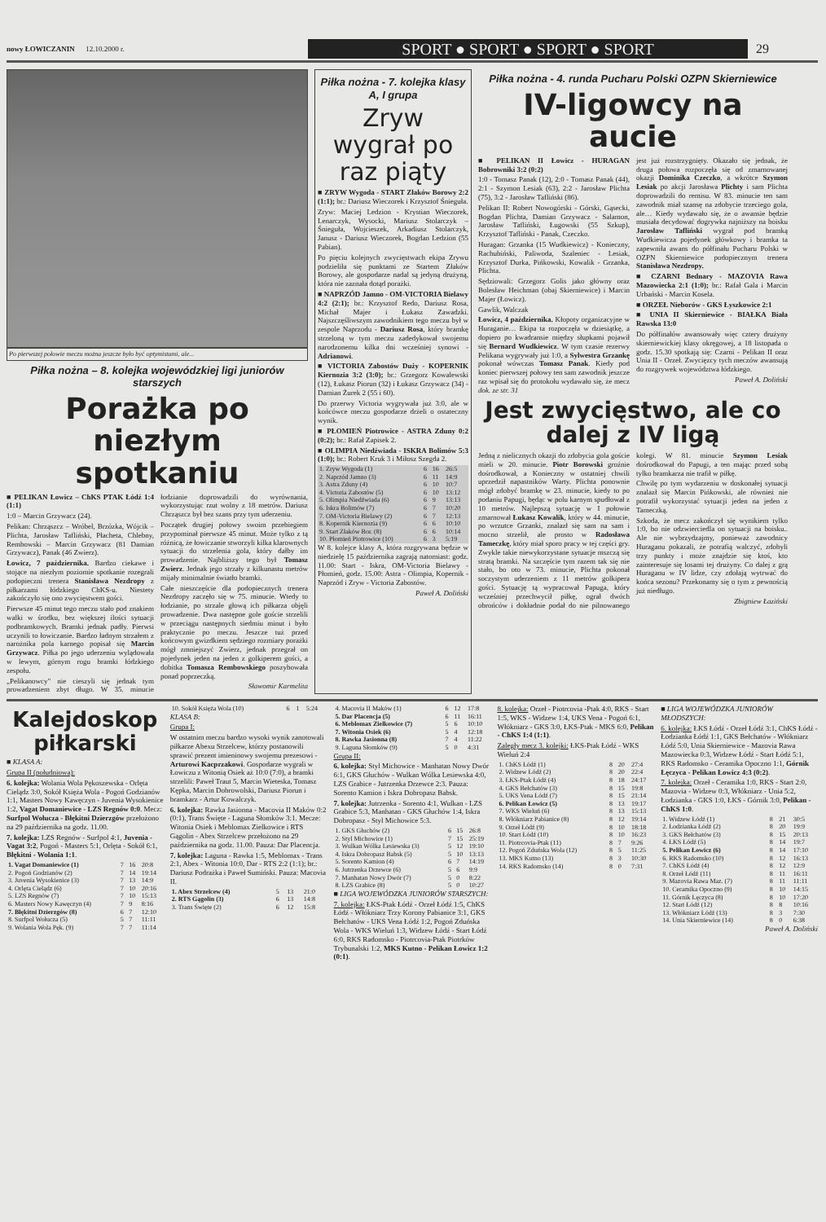nowy ŁOWICZANIN 12.10.2000 r. SPORT ● SPORT ● SPORT ● SPORT 29
Po pierwszej połowie meczu można jeszcze było być optymistami, ale...
Piłka nożna – 8. kolejka wojewódzkiej ligi juniorów starszych
Porażka po niezłym spotkaniu
■ PELIKAN Łowicz – ChKS PTAK Łódź 1:4 (1:1)
1:0 – Marcin Grzywacz (24).
Pelikan: Chrząszcz – Wróbel, Brzózka, Wójcik – Plichta, Jarosław Tafliński, Płacheta, Chlebny, Rembowski – Marcin Grzywacz (81 Damian Grzywacz), Panak (46 Zwierz).
Łowicz, 7 października. Bardzo ciekawe i stojące na niezłym poziomie spotkanie rozegrali podopieczni trenera Stanisława Nezdropy z piłkarzami łódzkiego ChKS-u. Niestety zakończyło się ono zwycięstwem gości.
Pierwsze 45 minut tego meczu stało pod znakiem walki w środku, bez większej ilości sytuacji podbramkowych. Bramki jednak padły. Pierwsi uczynili to łowiczanie. Bardzo ładnym strzałem z narożnika pola karnego popisał się Marcin Grzywacz. Piłka po jego uderzeniu wylądowała w lewym, górnym rogu bramki łódzkiego zespołu.
„Pelikanowcy" nie cieszyli się jednak tym prowadzeniem zbyt długo. W 35. minucie łodzianie doprowadzili do wyrównania, wykorzystując rzut wolny z 18 metrów. Dariusz Chrząszcz był bez szans przy tym uderzeniu.
Początek drugiej połowy swoim przebiegiem przypominał pierwsze 45 minut. Może tylko z tą różnicą, że łowiczanie stworzyli kilka klarownych sytuacji do strzelenia gola, który dałby im prowadzenie. Najbliższy tego był Tomasz Zwierz. Jednak jego strzały z kilkunastu metrów mijały minimalnie światło bramki.
Całe nieszczęście dla podopiecznych trenera Nezdropy zaczęło się w 75. minucie. Wtedy to łodzianie, po strzale głową ich piłkarza objęli prowadzenie. Dwa następne gole goście strzelili w przeciągu następnych siedmiu minut i było praktycznie po meczu. Jeszcze tuż przed końcowym gwizdkiem sędziego rozmiary porażki mógł zmniejszyć Zwierz, jednak przegrał on pojedynek jeden na jeden z golkiperem gości, a dobitka Tomasza Rembowskiego poszybowała ponad poprzeczką.
Sławomir Karmelita
Piłka nożna - 7. kolejka klasy A, I grupa
Zryw wygrał po raz piąty
■ ZRYW Wygoda - START Złaków Borowy 2:2 (1:1); br.: Dariusz Wieczorek i Krzysztof Śnieguła.
Zryw: Maciej Ledzion - Krystian Wieczorek, Lenarczyk, Wysocki, Mariusz Stolarczyk – Śnieguła, Wojcieszek, Arkadiusz Stolarczyk, Janusz - Dariusz Wieczorek, Bogdan Ledzion (55 Pabian).
Po pięciu kolejnych zwycięstwach ekipa Zrywu podzieliła się punktami ze Startem Złaków Borowy, ale gospodarze nadal są jedyną drużyną, która nie zaznała dotąd porażki.
■ NAPRZÓD Jamno - OM-VICTORIA Bielawy 4:2 (2:1); br.: Krzysztof Redo, Dariusz Rosa, Michał Majer i Łukasz Zawadzki. Najszczęśliwszym zawodnikiem tego meczu był w zespole Naprzodu - Dariusz Rosa, który bramkę strzeloną w tym meczu zadedykował swojemu narodzonemu kilka dni wcześniej synowi - Adrianowi.
■ VICTORIA Zabostów Duży - KOPERNIK Kiernozia 3:2 (3:0); br.: Grzegorz Kowalewski (12), Łukasz Piorun (32) i Łukasz Grzywacz (34) - Damian Żurek 2 (55 i 60).
Do przerwy Victoria wygrywała już 3:0, ale w końcówce meczu gospodarze drżeli o ostateczny wynik.
■ PŁOMIEŃ Piotrowice - ASTRA Zduny 0:2 (0:2); br.: Rafał Zapisek 2.
■ OLIMPIA Niedźwiada - ISKRA Bolimów 5:3 (1:0); br.: Robert Kruk 3 i Miłosz Szegda 2.
| 1. Zryw Wygoda (1) | 6 | 16 | 26:5 |
| 2. Naprzód Jamno (3) | 6 | 11 | 14:9 |
| 3. Astra Zduny (4) | 6 | 10 | 10:7 |
| 4. Victoria Zabostów (5) | 6 | 10 | 13:12 |
| 5. Olimpia Niedźwiada (6) | 6 | 9 | 13:13 |
| 6. Iskra Bolimów (7) | 6 | 7 | 10:20 |
| 7. OM-Victoria Bielawy (2) | 6 | 7 | 12:13 |
| 8. Kopernik Kiernozia (9) | 6 | 6 | 10:10 |
| 9. Start Złaków Bor. (8) | 6 | 6 | 10:14 |
| 10. Płomień Piotrowice (10) | 6 | 3 | 5:19 |
W 8. kolejce klasy A, która rozgrywana będzie w niedzielę 15 października zagrają natomiast: godz. 11.00: Start - Iskra, OM-Victoria Bielawy - Płomień, godz. 15.00: Astra - Olimpia, Kopernik - Naprzód i Zryw - Victoria Zabostów.
Paweł A. Doliński
Piłka nożna - 4. runda Pucharu Polski OZPN Skierniewice
IV-ligowcy na aucie
■ PELIKAN II Łowicz - HURAGAN Bobrowniki 3:2 (0:2)
1:0 - Tomasz Panak (12), 2:0 - Tomasz Panak (44), 2:1 - Szymon Lesiak (63), 2:2 - Jarosław Plichta (75), 3:2 - Jarosław Tafliński (86).
Pelikan II: Robert Nowogórski - Górski, Gąsecki, Bogdan Plichta, Damian Grzywacz - Salamon, Jarosław Tafliński, Ługowski (55 Szkup), Krzysztof Tafliński - Panak, Czeczko.
Huragan: Grzanka (15 Wudkiewicz) - Konieczny, Rachubiński, Paliwoda, Szaleniec - Lesiak, Krzysztof Durka, Pińkowski, Kowalik - Grzanka, Plichta.
Sędziowali: Grzegorz Golis jako główny oraz Bolesław Heichman (obaj Skierniewice) i Marcin Majer (Łowicz).
Gawlik, Walczak
Łowicz, 4 października. Kłopoty organizacyjne w Huraganie… Ekipa ta rozpoczęła w dziesiątkę, a dopiero po kwadransie między słupkami pojawił się Bernard Wudkiewicz. W tym czasie rezerwy Pelikana wygrywały już 1:0, a Sylwestra Grzankę pokonał wówczas Tomasz Panak. Kiedy pod koniec pierwszej połowy ten sam zawodnik jeszcze raz wpisał się do protokołu wydawało się, że mecz jest już rozstrzygnięty. Okazało się jednak, że druga połowa rozpoczęła się od zmarnowanej okazji Dominika Czeczko, a wkrótce Szymon Lesiak po akcji Jarosława Plichty i sam Plichta doprowadzili do remisu. W 83. minucie ten sam zawodnik miał szansę na zdobycie trzeciego gola, ale… Kiedy wydawało się, że o awansie będzie musiała decydować dogrywka najniższy na boisku Jarosław Tafliński wygrał pod bramką Wudkiewicza pojedynek główkowy i bramka ta zapewniła awans do półfinału Pucharu Polski w OZPN Skierniewice podopiecznym trenera Stanisława Nezdropy.
■ CZARNI Bednary - MAZOVIA Rawa Mazowiecka 2:1 (1:0); br.: Rafał Gala i Marcin Urbański - Marcin Kosela.
■ ORZEŁ Nieborów - GKS Łyszkowice 2:1
■ UNIA II Skierniewice - BIAŁKA Biała Rawska 13:0
Do półfinałów awansowały więc cztery drużyny skierniewickiej klasy okręgowej, a 18 listopada o godz. 15.30 spotkają się: Czarni - Pelikan II oraz Unia II - Orzeł. Zwycięzcy tych meczów awansują do rozgrywek województwa łódzkiego.
Paweł A. Doliński
dok. ze str. 31
Jest zwycięstwo, ale co dalej z IV ligą
Jedną z nielicznych okazji do zdobycia gola goście mieli w 20. minucie. Piotr Borowski groźnie dośrodkował, a Konieczny w ostatniej chwili uprzedził napastników Warty. Plichta ponownie mógł zdobyć bramkę w 23. minucie, kiedy to po podaniu Papugi, będąc w polu karnym spudłował z 10 metrów. Najlepszą sytuację w I połowie zmarnował Łukasz Kowalik, który w 44. minucie, po wrzutce Grzanki, znalazł się sam na sam i mocno strzelił, ale prosto w Radosława Tameczkę, który miał sporo pracy w tej części gry. Zwykle takie niewykorzystane sytuacje mszczą się stratą bramki. Na szczęście tym razem tak się nie stało, bo oto w 73. minucie, Plichta pokonał soczystym uderzeniem z 11 metrów golkipera gości. Sytuację tą wypracował Papuga, który wcześniej przechwycił piłkę, ograł dwóch obrońców i dokładnie podał do nie pilnowanego kolegi. W 81. minucie Szymon Lesiak dośrodkował do Papugi, a ten mając przed sobą tylko bramkarza nie trafił w piłkę.
Chwilę po tym wydarzeniu w doskonałej sytuacji znalazł się Marcin Pińkowski, ale również nie potrafił wykorzystać sytuacji jeden na jeden z Tameczką.
Szkoda, że mecz zakończył się wynikiem tylko 1:0, bo nie odzwierciedla on sytuacji na boisku.. Ale nie wybrzydzajmy, ponieważ zawodnicy Huraganu pokazali, że potrafią walczyć, zdobyli trzy punkty i może znajdzie się ktoś, kto zainteresuje się losami tej drużyny. Co dalej z grą Huraganu w IV lidze, czy zdołają wytrwać do końca sezonu? Przekonamy się o tym z pewnością już niedługo.
Zbigniew Łaziński
Kalejdoskop piłkarski
■ KLASA A:
Grupa II (południowa):
6. kolejka: Wolania Wola Pękoszewska - Orlęta Cielądz 3:0, Sokół Księża Wola - Pogoń Godzianów 1:1, Masters Nowy Kawęczyn - Juvenia Wysokienice 1:2, Vagat Domaniewice - LZS Regnów 0:0. Mecz: Surfpol Wołucza - Błękitni Dzierzgów przełożono na 29 października na godz. 11.00.
7. kolejka: LZS Regnów - Surfpol 4:1, Juvenia - Vagat 3:2, Pogoń - Masters 5:1, Orlęta - Sokół 6:1, Błękitni - Wolania 1:1.
| 1. Vagat Domaniewice (1) | 7 | 16 | 20:8 |
| 2. Pogoń Godzianów (2) | 7 | 14 | 19:14 |
| 3. Juvenia Wysokienice (3) | 7 | 13 | 14:9 |
| 4. Orlęta Cielądz (6) | 7 | 10 | 20:16 |
| 5. LZS Regnów (7) | 7 | 10 | 15:13 |
| 6. Masters Nowy Kawęczyn (4) | 7 | 9 | 8:16 |
| 7. Błękitni Dzierzgów (8) | 6 | 7 | 12:10 |
| 8. Surfpol Wołucza (5) | 5 | 7 | 11:11 |
| 9. Wolania Wola Pęk. (9) | 7 | 7 | 11:14 |
| 10. Sokół Księża Wola (10) | 6 | 1 | 5:24 |
KLASA B:
Grupa I:
W ostatnim meczu bardzo wysoki wynik zanotowali piłkarze Abexu Strzelcew, którzy postanowili sprawić prezent imieninowy swojemu prezesowi - Arturowi Kacprzakowi. Gospodarze wygrali w Łowiczu z Witonią Osiek aż 10:0 (7:0), a bramki strzelili: Paweł Traut 5, Marcin Wieteska, Tomasz Kępka, Marcin Dobrowolski, Dariusz Piorun i bramkarz - Artur Kowalczyk.
6. kolejka: Rawka Jasionna - Macovia II Maków 0:2 (0:1), Trans Święte - Laguna Słomków 3:1. Mecze: Witonia Osiek i Meblomax Zielkowice i RTS Gągolin - Abex Strzelcew przełożono na 29 października na godz. 11.00. Pauza: Dar Placencja.
7. kolejka: Laguna - Rawka 1:5, Meblomax - Trans 2:1, Abex - Witonia 10:0, Dar - RTS 2:2 (1:1); br.: Dariusz Podrażka i Paweł Sumiński. Pauza: Macovia II.
| 1. Abex Strzelcew (4) | 5 | 13 | 21:0 |
| 2. RTS Gągolin (3) | 6 | 13 | 14:8 |
| 3. Trans Święte (2) | 6 | 12 | 15:8 |
| 4. Macovia II Maków (1) | 6 | 12 | 17:8 |
| 5. Dar Placencja (5) | 6 | 11 | 16:11 |
| 6. Meblomax Zielkowice (7) | 5 | 6 | 10:10 |
| 7. Witonia Osiek (6) | 5 | 4 | 12:18 |
| 8. Rawka Jasionna (8) | 7 | 4 | 11:22 |
| 9. Laguna Słomków (9) | 5 | 0 | 4:31 |
Grupa II:
6. kolejka: Styl Michowice - Manhatan Nowy Dwór 6:1, GKS Głuchów - Wulkan Wólka Lesiewska 4:0, LZS Grabice - Jutrzenka Drzewce 2:3. Pauza: Sorento Kamion i Iskra Dobropasz Babsk.
7. kolejka: Jutrzenka - Sorento 4:1, Wulkan - LZS Grabice 5:3, Manhatan - GKS Głuchów 1:4, Iskra Dobropasz - Styl Michowice 5:3.
| 1. GKS Głuchów (2) | 6 | 15 | 26:8 |
| 2. Styl Michowice (1) | 7 | 15 | 25:19 |
| 3. Wulkan Wólka Lesiewska (3) | 5 | 12 | 19:10 |
| 4. Iskra Dobropasz Babsk (5) | 5 | 10 | 13:13 |
| 5. Sorento Kamion (4) | 6 | 7 | 14:19 |
| 6. Jutrzenka Drzewce (6) | 5 | 6 | 9:9 |
| 7. Manhatan Nowy Dwór (7) | 5 | 0 | 8:22 |
| 8. LZS Grabice (8) | 5 | 0 | 10:27 |
■ LIGA WOJEWÓDZKA JUNIORÓW STARSZYCH:
7. kolejka: ŁKS-Ptak Łódź - Orzeł Łódź 1:5, ChKS Łódź - Włókniarz Trzy Korony Pabianice 3:1, GKS Bełchatów - UKS Vena Łódź 1:2, Pogoń Zduńska Wola - WKS Wieluń 1:3, Widzew Łódź - Start Łódź 6:0, RKS Radomsko - Piotrcovia-Ptak Piotrków Trybunalski 1:2, MKS Kutno - Pelikan Łowicz 1:2 (0:1).
8. kolejka: Orzeł - Piotrcovia -Ptak 4:0, RKS - Start 1:5, WKS - Widzew 1:4, UKS Vena - Pogoń 6:1, Włókniarz - GKS 3:0, ŁKS-Ptak - MKS 6:0, Pelikan - ChKS 1:4 (1:1).
Zaległy mecz 3. kolejki: ŁKS-Ptak Łódź - WKS Wieluń 2:4
| 1. ChKS Łódź (1) | 8 | 20 | 27:4 |
| 2. Widzew Łódź (2) | 8 | 20 | 22:4 |
| 3. ŁKS-Ptak Łódź (4) | 8 | 18 | 24:17 |
| 4. GKS Bełchatów (3) | 8 | 15 | 19:8 |
| 5. UKS Vena Łódź (7) | 8 | 15 | 21:14 |
| 6. Pelikan Łowicz (5) | 8 | 13 | 19:17 |
| 7. WKS Wieluń (6) | 8 | 13 | 15:13 |
| 8. Włókniarz Pabianice (8) | 8 | 12 | 19:14 |
| 9. Orzeł Łódź (9) | 8 | 10 | 18:18 |
| 10. Start Łódź (10) | 8 | 10 | 16:23 |
| 11. Piotrcovia-Ptak (11) | 8 | 7 | 9:26 |
| 12. Pogoń Zduńska Wola (12) | 8 | 5 | 11:25 |
| 13. MKS Kutno (13) | 8 | 3 | 10:30 |
| 14. RKS Radomsko (14) | 8 | 0 | 7:31 |
■ LIGA WOJEWÓDZKA JUNIORÓW MŁODSZYCH:
6. kolejka: ŁKS Łódź - Orzeł Łódź 3:1, ChKS Łódź - Łodzianka Łódź 1:1, GKS Bełchatów - Włókniarz Łódź 5:0, Unia Skierniewice - Mazovia Rawa Mazowiecka 0:3, Widzew Łódź - Start Łódź 5:1, RKS Radomsko - Ceramika Opoczno 1:1, Górnik Łęczyca - Pelikan Łowicz 4:3 (0:2).
7. kolejka: Orzeł - Ceramika 1:0, RKS - Start 2:0, Mazovia - Widzew 0:3, Włókniarz - Unia 5:2, Łodzianka - GKS 1:0, ŁKS - Górnik 3:0, Pelikan - ChKS 1:0.
| 1. Widzew Łódź (1) | 8 | 21 | 30:5 |
| 2. Łodzianka Łódź (2) | 8 | 20 | 19:9 |
| 3. GKS Bełchatów (3) | 8 | 15 | 20:13 |
| 4. ŁKS Łódź (5) | 8 | 14 | 19:7 |
| 5. Pelikan Łowicz (6) | 8 | 14 | 17:10 |
| 6. RKS Radomsko (10) | 8 | 12 | 16:13 |
| 7. ChKS Łódź (4) | 8 | 12 | 12:9 |
| 8. Orzeł Łódź (11) | 8 | 11 | 16:11 |
| 9. Mazovia Rawa Maz. (7) | 8 | 11 | 11:11 |
| 10. Ceramika Opoczno (9) | 8 | 10 | 14:15 |
| 11. Górnik Łęczyca (8) | 8 | 10 | 17:20 |
| 12. Start Łódź (12) | 8 | 8 | 10:16 |
| 13. Włókniarz Łódź (13) | 8 | 3 | 7:30 |
| 14. Unia Skierniewice (14) | 8 | 0 | 6:38 |
Paweł A. Doliński